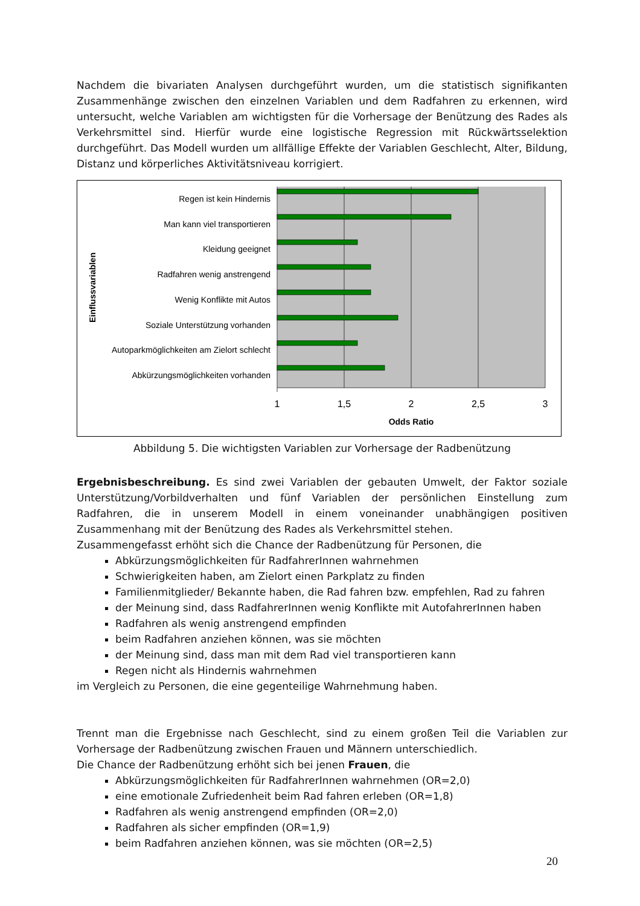Nachdem die bivariaten Analysen durchgeführt wurden, um die statistisch signifikanten Zusammenhänge zwischen den einzelnen Variablen und dem Radfahren zu erkennen, wird untersucht, welche Variablen am wichtigsten für die Vorhersage der Benützung des Rades als Verkehrsmittel sind. Hierfür wurde eine logistische Regression mit Rückwärtsselektion durchgeführt. Das Modell wurden um allfällige Effekte der Variablen Geschlecht, Alter, Bildung, Distanz und körperliches Aktivitätsniveau korrigiert.
Regen ist kein Hindernis
Man kann viel transportieren
Kleidung geeignet
Radfahren wenig anstrengend
Wenig Konflikte mit Autos
Soziale Unterstützung vorhanden
Autoparkmöglichkeiten am Zielort schlecht
Abkürzungsmöglichkeiten vorhanden
1
1,5
2
2,5
3
Odds Ratio
Einflussvariablen
Abbildung 5. Die wichtigsten Variablen zur Vorhersage der Radbenützung
Ergebnisbeschreibung. Es sind zwei Variablen der gebauten Umwelt, der Faktor soziale Unterstützung/Vorbildverhalten und fünf Variablen der persönlichen Einstellung zum Radfahren, die in unserem Modell in einem voneinander unabhängigen positiven Zusammenhang mit der Benützung des Rades als Verkehrsmittel stehen.
Zusammengefasst erhöht sich die Chance der Radbenützung für Personen, die
Abkürzungsmöglichkeiten für RadfahrerInnen wahrnehmen
Schwierigkeiten haben, am Zielort einen Parkplatz zu finden
Familienmitglieder/ Bekannte haben, die Rad fahren bzw. empfehlen, Rad zu fahren
der Meinung sind, dass RadfahrerInnen wenig Konflikte mit AutofahrerInnen haben
Radfahren als wenig anstrengend empfinden
beim Radfahren anziehen können, was sie möchten
der Meinung sind, dass man mit dem Rad viel transportieren kann
Regen nicht als Hindernis wahrnehmen
im Vergleich zu Personen, die eine gegenteilige Wahrnehmung haben.
Trennt man die Ergebnisse nach Geschlecht, sind zu einem großen Teil die Variablen zur Vorhersage der Radbenützung zwischen Frauen und Männern unterschiedlich.
Die Chance der Radbenützung erhöht sich bei jenen Frauen, die
Abkürzungsmöglichkeiten für RadfahrerInnen wahrnehmen (OR=2,0)
eine emotionale Zufriedenheit beim Rad fahren erleben (OR=1,8)
Radfahren als wenig anstrengend empfinden (OR=2,0)
Radfahren als sicher empfinden (OR=1,9)
beim Radfahren anziehen können, was sie möchten (OR=2,5)
20